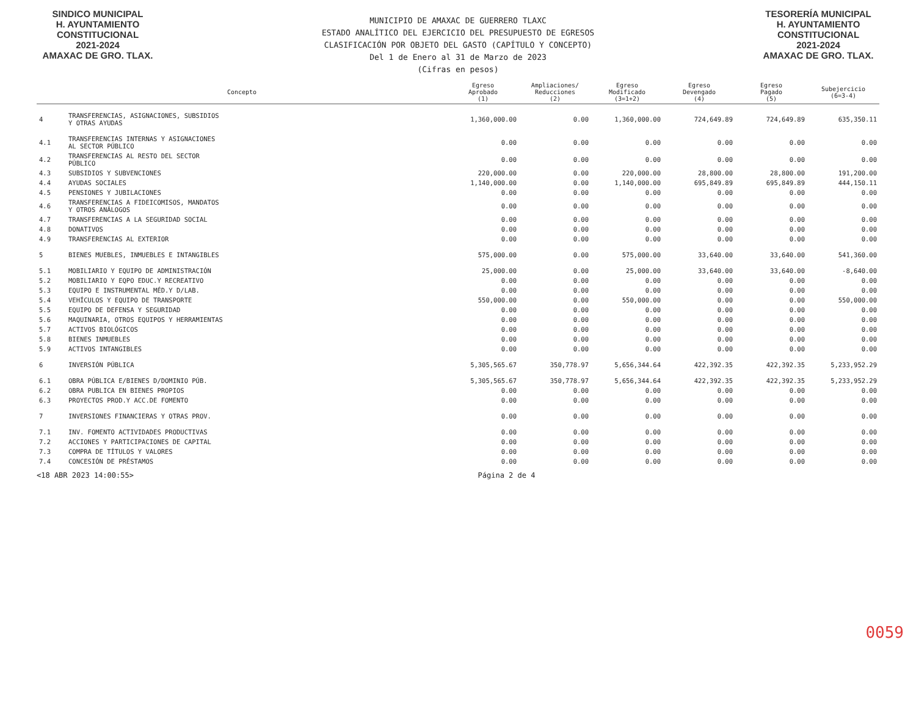SINDICO MUNICIPAL
H. AYUNTAMIENTO
CONSTITUCIONAL
2021-2024
AMAXAC DE GRO. TLAX.
MUNICIPIO DE AMAXAC DE GUERRERO TLAXC
ESTADO ANALÍTICO DEL EJERCICIO DEL PRESUPUESTO DE EGRESOS
CLASIFICACIÓN POR OBJETO DEL GASTO (CAPÍTULO Y CONCEPTO)
Del 1 de Enero al 31 de Marzo de 2023
(Cifras en pesos)
TESORERÍA MUNICIPAL
H. AYUNTAMIENTO
CONSTITUCIONAL
2021-2024
AMAXAC DE GRO. TLAX.
| Concepto | | Egreso Aprobado (1) | Ampliaciones/ Reducciones (2) | Egreso Modificado (3=1+2) | Egreso Devengado (4) | Egreso Pagado (5) | Subejercicio (6=3-4) |
| --- | --- | --- | --- | --- | --- | --- | --- |
| 4 | TRANSFERENCIAS, ASIGNACIONES, SUBSIDIOS Y OTRAS AYUDAS | 1,360,000.00 | 0.00 | 1,360,000.00 | 724,649.89 | 724,649.89 | 635,350.11 |
| 4.1 | TRANSFERENCIAS INTERNAS Y ASIGNACIONES AL SECTOR PÚBLICO | 0.00 | 0.00 | 0.00 | 0.00 | 0.00 | 0.00 |
| 4.2 | TRANSFERENCIAS AL RESTO DEL SECTOR PÚBLICO | 0.00 | 0.00 | 0.00 | 0.00 | 0.00 | 0.00 |
| 4.3 | SUBSIDIOS Y SUBVENCIONES | 220,000.00 | 0.00 | 220,000.00 | 28,800.00 | 28,800.00 | 191,200.00 |
| 4.4 | AYUDAS SOCIALES | 1,140,000.00 | 0.00 | 1,140,000.00 | 695,849.89 | 695,849.89 | 444,150.11 |
| 4.5 | PENSIONES Y JUBILACIONES | 0.00 | 0.00 | 0.00 | 0.00 | 0.00 | 0.00 |
| 4.6 | TRANSFERENCIAS A FIDEICOMISOS, MANDATOS Y OTROS ANÁLOGOS | 0.00 | 0.00 | 0.00 | 0.00 | 0.00 | 0.00 |
| 4.7 | TRANSFERENCIAS A LA SEGURIDAD SOCIAL | 0.00 | 0.00 | 0.00 | 0.00 | 0.00 | 0.00 |
| 4.8 | DONATIVOS | 0.00 | 0.00 | 0.00 | 0.00 | 0.00 | 0.00 |
| 4.9 | TRANSFERENCIAS AL EXTERIOR | 0.00 | 0.00 | 0.00 | 0.00 | 0.00 | 0.00 |
| 5 | BIENES MUEBLES, INMUEBLES E INTANGIBLES | 575,000.00 | 0.00 | 575,000.00 | 33,640.00 | 33,640.00 | 541,360.00 |
| 5.1 | MOBILIARIO Y EQUIPO DE ADMINISTRACIÓN | 25,000.00 | 0.00 | 25,000.00 | 33,640.00 | 33,640.00 | -8,640.00 |
| 5.2 | MOBILIARIO Y EQPO EDUC.Y RECREATIVO | 0.00 | 0.00 | 0.00 | 0.00 | 0.00 | 0.00 |
| 5.3 | EQUIPO E INSTRUMENTAL MÉD.Y D/LAB. | 0.00 | 0.00 | 0.00 | 0.00 | 0.00 | 0.00 |
| 5.4 | VEHÍCULOS Y EQUIPO DE TRANSPORTE | 550,000.00 | 0.00 | 550,000.00 | 0.00 | 0.00 | 550,000.00 |
| 5.5 | EQUIPO DE DEFENSA Y SEGURIDAD | 0.00 | 0.00 | 0.00 | 0.00 | 0.00 | 0.00 |
| 5.6 | MAQUINARIA, OTROS EQUIPOS Y HERRAMIENTAS | 0.00 | 0.00 | 0.00 | 0.00 | 0.00 | 0.00 |
| 5.7 | ACTIVOS BIOLÓGICOS | 0.00 | 0.00 | 0.00 | 0.00 | 0.00 | 0.00 |
| 5.8 | BIENES INMUEBLES | 0.00 | 0.00 | 0.00 | 0.00 | 0.00 | 0.00 |
| 5.9 | ACTIVOS INTANGIBLES | 0.00 | 0.00 | 0.00 | 0.00 | 0.00 | 0.00 |
| 6 | INVERSIÓN PÚBLICA | 5,305,565.67 | 350,778.97 | 5,656,344.64 | 422,392.35 | 422,392.35 | 5,233,952.29 |
| 6.1 | OBRA PÚBLICA E/BIENES D/DOMINIO PÚB. | 5,305,565.67 | 350,778.97 | 5,656,344.64 | 422,392.35 | 422,392.35 | 5,233,952.29 |
| 6.2 | OBRA PUBLICA EN BIENES PROPIOS | 0.00 | 0.00 | 0.00 | 0.00 | 0.00 | 0.00 |
| 6.3 | PROYECTOS PROD.Y ACC.DE FOMENTO | 0.00 | 0.00 | 0.00 | 0.00 | 0.00 | 0.00 |
| 7 | INVERSIONES FINANCIERAS Y OTRAS PROV. | 0.00 | 0.00 | 0.00 | 0.00 | 0.00 | 0.00 |
| 7.1 | INV. FOMENTO ACTIVIDADES PRODUCTIVAS | 0.00 | 0.00 | 0.00 | 0.00 | 0.00 | 0.00 |
| 7.2 | ACCIONES Y PARTICIPACIONES DE CAPITAL | 0.00 | 0.00 | 0.00 | 0.00 | 0.00 | 0.00 |
| 7.3 | COMPRA DE TÍTULOS Y VALORES | 0.00 | 0.00 | 0.00 | 0.00 | 0.00 | 0.00 |
| 7.4 | CONCESIÓN DE PRÉSTAMOS | 0.00 | 0.00 | 0.00 | 0.00 | 0.00 | 0.00 |
<18 ABR 2023 14:00:55> Página 2 de 4
0059